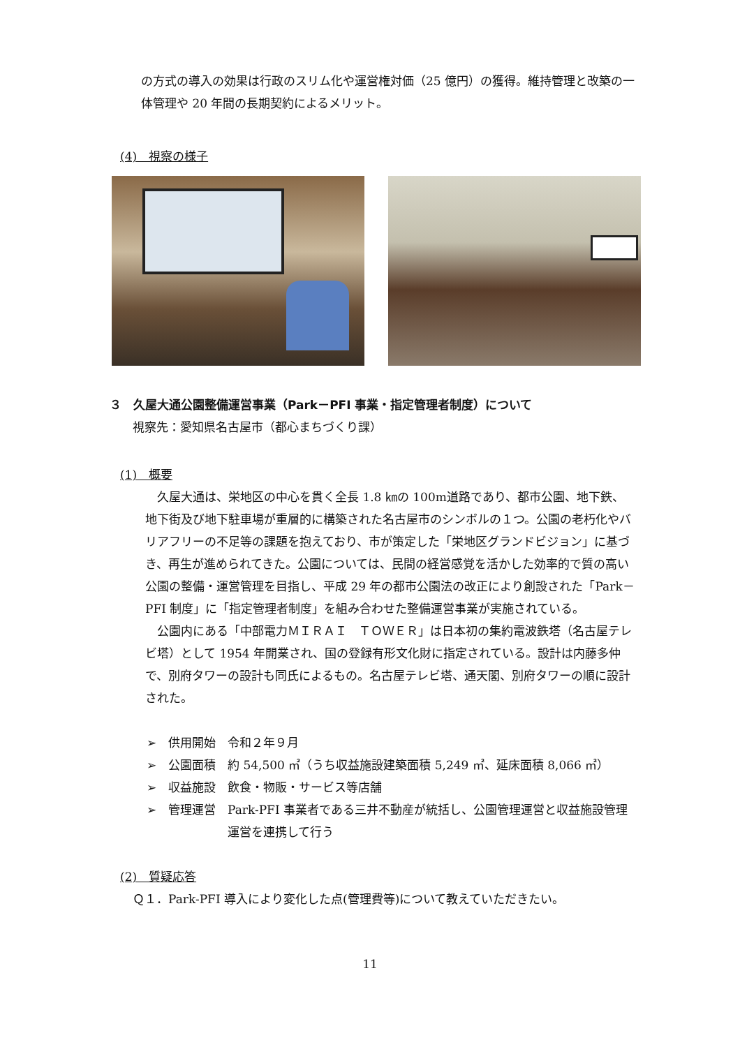の方式の導入の効果は行政のスリム化や運営権対価（25 億円）の獲得。維持管理と改築の一体管理や 20 年間の長期契約によるメリット。
(4)　視察の様子
３　久屋大通公園整備運営事業（Park－PFI 事業・指定管理者制度）について
視察先：愛知県名古屋市（都心まちづくり課）
(1)　概要
久屋大通は、栄地区の中心を貫く全長 1.8 ㎞の 100m道路であり、都市公園、地下鉄、地下街及び地下駐車場が重層的に構築された名古屋市のシンボルの１つ。公園の老朽化やバリアフリーの不足等の課題を抱えており、市が策定した「栄地区グランドビジョン」に基づき、再生が進められてきた。公園については、民間の経営感覚を活かした効率的で質の高い公園の整備・運営管理を目指し、平成 29 年の都市公園法の改正により創設された「Park－PFI 制度」に「指定管理者制度」を組み合わせた整備運営事業が実施されている。
公園内にある「中部電力ＭＩＲＡＩ　ＴＯＷＥＲ」は日本初の集約電波鉄塔（名古屋テレビ塔）として 1954 年開業され、国の登録有形文化財に指定されている。設計は内藤多仲で、別府タワーの設計も同氏によるもの。名古屋テレビ塔、通天閣、別府タワーの順に設計された。
➢　供用開始　令和２年９月
➢　公園面積　約 54,500 ㎡（うち収益施設建築面積 5,249 ㎡、延床面積 8,066 ㎡）
➢　収益施設　飲食・物販・サービス等店舗
➢　管理運営　Park-PFI 事業者である三井不動産が統括し、公園管理運営と収益施設管理運営を連携して行う
(2)　質疑応答
Ｑ１．Park-PFI 導入により変化した点(管理費等)について教えていただきたい。
11